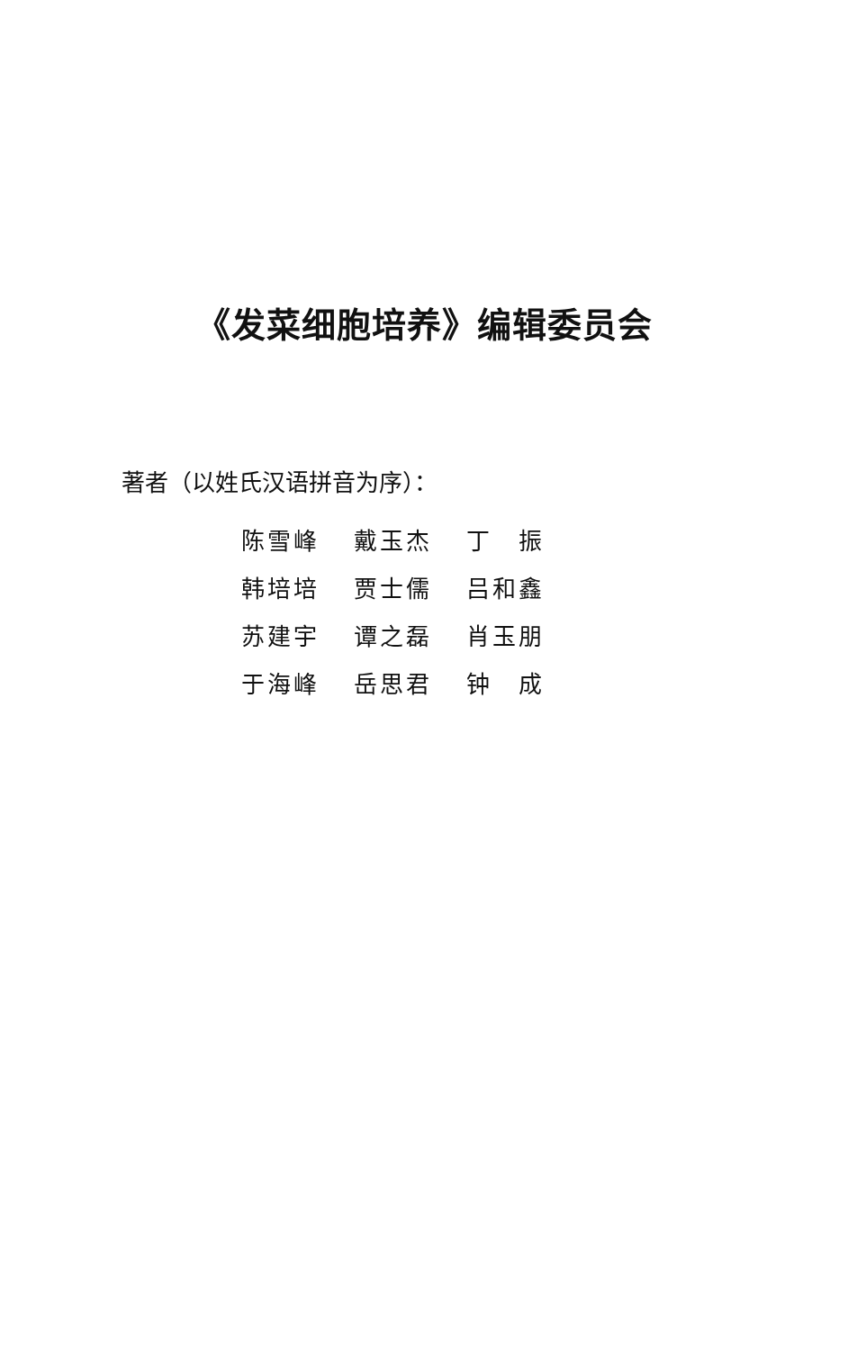《发菜细胞培养》编辑委员会
著者（以姓氏汉语拼音为序）：
| 陈雪峰 | 戴玉杰 | 丁 振 |
| 韩培培 | 贾士儒 | 吕和鑫 |
| 苏建宇 | 谭之磊 | 肖玉朋 |
| 于海峰 | 岳思君 | 钟 成 |